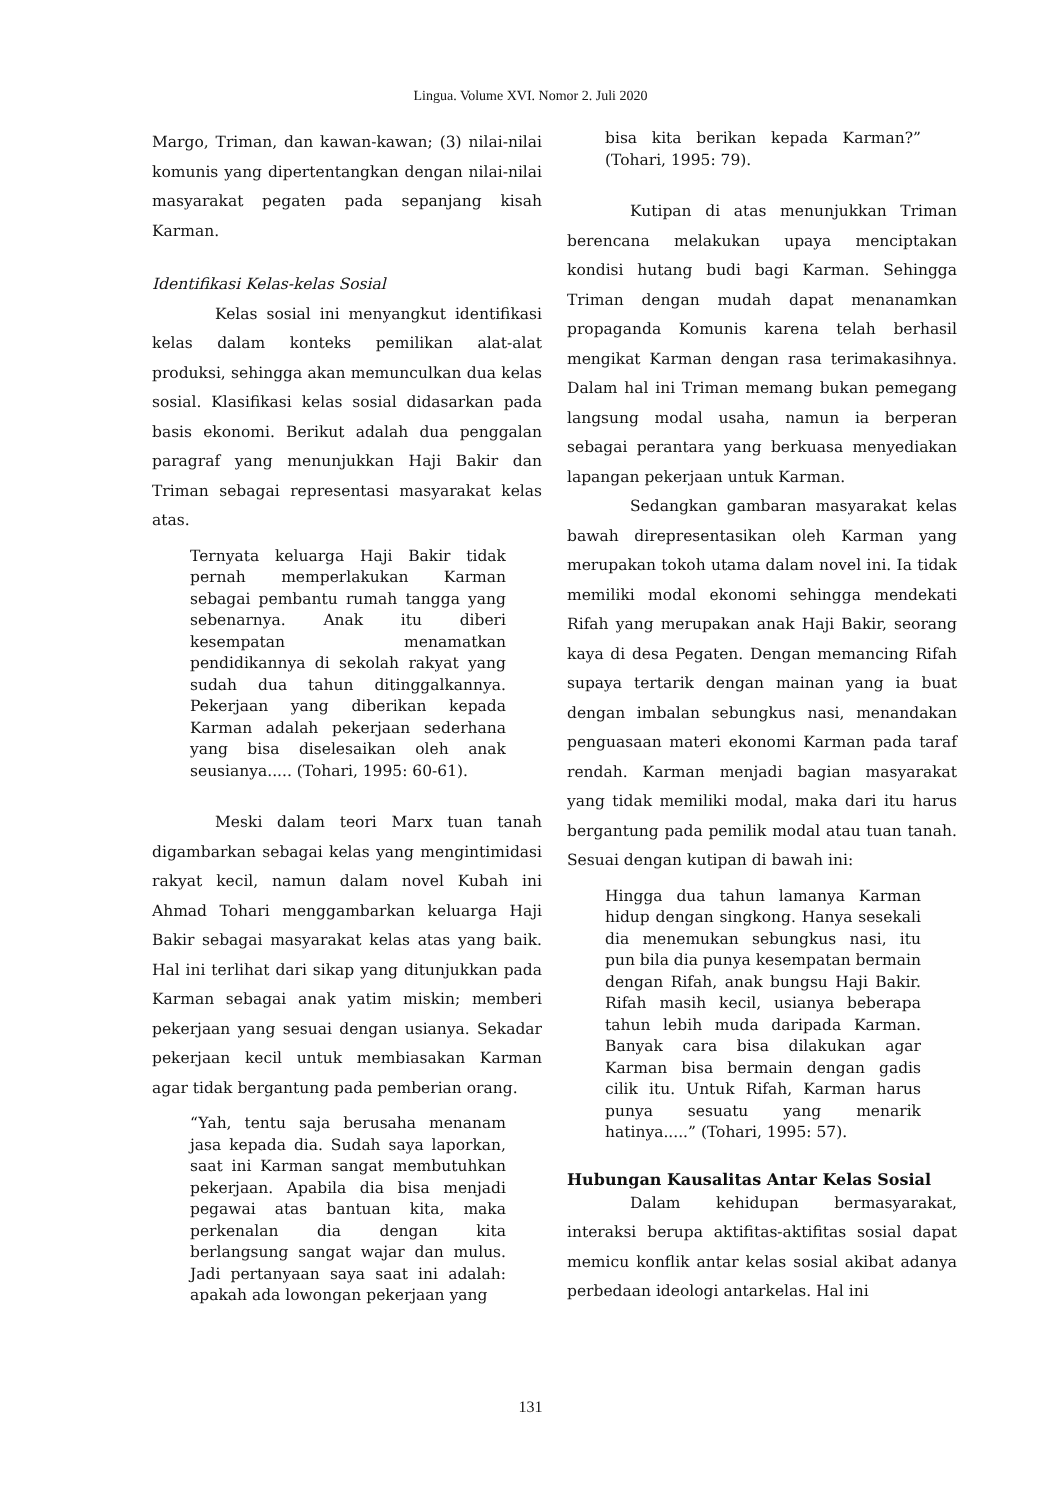Lingua. Volume XVI. Nomor 2. Juli 2020
Margo, Triman, dan kawan-kawan; (3) nilai-nilai komunis yang dipertentangkan dengan nilai-nilai masyarakat pegaten pada sepanjang kisah Karman.
Identifikasi Kelas-kelas Sosial
Kelas sosial ini menyangkut identifikasi kelas dalam konteks pemilikan alat-alat produksi, sehingga akan memunculkan dua kelas sosial. Klasifikasi kelas sosial didasarkan pada basis ekonomi. Berikut adalah dua penggalan paragraf yang menunjukkan Haji Bakir dan Triman sebagai representasi masyarakat kelas atas.
Ternyata keluarga Haji Bakir tidak pernah memperlakukan Karman sebagai pembantu rumah tangga yang sebenarnya. Anak itu diberi kesempatan menamatkan pendidikannya di sekolah rakyat yang sudah dua tahun ditinggalkannya. Pekerjaan yang diberikan kepada Karman adalah pekerjaan sederhana yang bisa diselesaikan oleh anak seusianya..... (Tohari, 1995: 60-61).
Meski dalam teori Marx tuan tanah digambarkan sebagai kelas yang mengintimidasi rakyat kecil, namun dalam novel Kubah ini Ahmad Tohari menggambarkan keluarga Haji Bakir sebagai masyarakat kelas atas yang baik. Hal ini terlihat dari sikap yang ditunjukkan pada Karman sebagai anak yatim miskin; memberi pekerjaan yang sesuai dengan usianya. Sekadar pekerjaan kecil untuk membiasakan Karman agar tidak bergantung pada pemberian orang.
“Yah, tentu saja berusaha menanam jasa kepada dia. Sudah saya laporkan, saat ini Karman sangat membutuhkan pekerjaan. Apabila dia bisa menjadi pegawai atas bantuan kita, maka perkenalan dia dengan kita berlangsung sangat wajar dan mulus. Jadi pertanyaan saya saat ini adalah: apakah ada lowongan pekerjaan yang
bisa kita berikan kepada Karman?” (Tohari, 1995: 79).
Kutipan di atas menunjukkan Triman berencana melakukan upaya menciptakan kondisi hutang budi bagi Karman. Sehingga Triman dengan mudah dapat menanamkan propaganda Komunis karena telah berhasil mengikat Karman dengan rasa terimakasihnya. Dalam hal ini Triman memang bukan pemegang langsung modal usaha, namun ia berperan sebagai perantara yang berkuasa menyediakan lapangan pekerjaan untuk Karman.
Sedangkan gambaran masyarakat kelas bawah direpresentasikan oleh Karman yang merupakan tokoh utama dalam novel ini. Ia tidak memiliki modal ekonomi sehingga mendekati Rifah yang merupakan anak Haji Bakir, seorang kaya di desa Pegaten. Dengan memancing Rifah supaya tertarik dengan mainan yang ia buat dengan imbalan sebungkus nasi, menandakan penguasaan materi ekonomi Karman pada taraf rendah. Karman menjadi bagian masyarakat yang tidak memiliki modal, maka dari itu harus bergantung pada pemilik modal atau tuan tanah. Sesuai dengan kutipan di bawah ini:
Hingga dua tahun lamanya Karman hidup dengan singkong. Hanya sesekali dia menemukan sebungkus nasi, itu pun bila dia punya kesempatan bermain dengan Rifah, anak bungsu Haji Bakir. Rifah masih kecil, usianya beberapa tahun lebih muda daripada Karman. Banyak cara bisa dilakukan agar Karman bisa bermain dengan gadis cilik itu. Untuk Rifah, Karman harus punya sesuatu yang menarik hatinya.....” (Tohari, 1995: 57).
Hubungan Kausalitas Antar Kelas Sosial
Dalam kehidupan bermasyarakat, interaksi berupa aktifitas-aktifitas sosial dapat memicu konflik antar kelas sosial akibat adanya perbedaan ideologi antarkelas. Hal ini
131